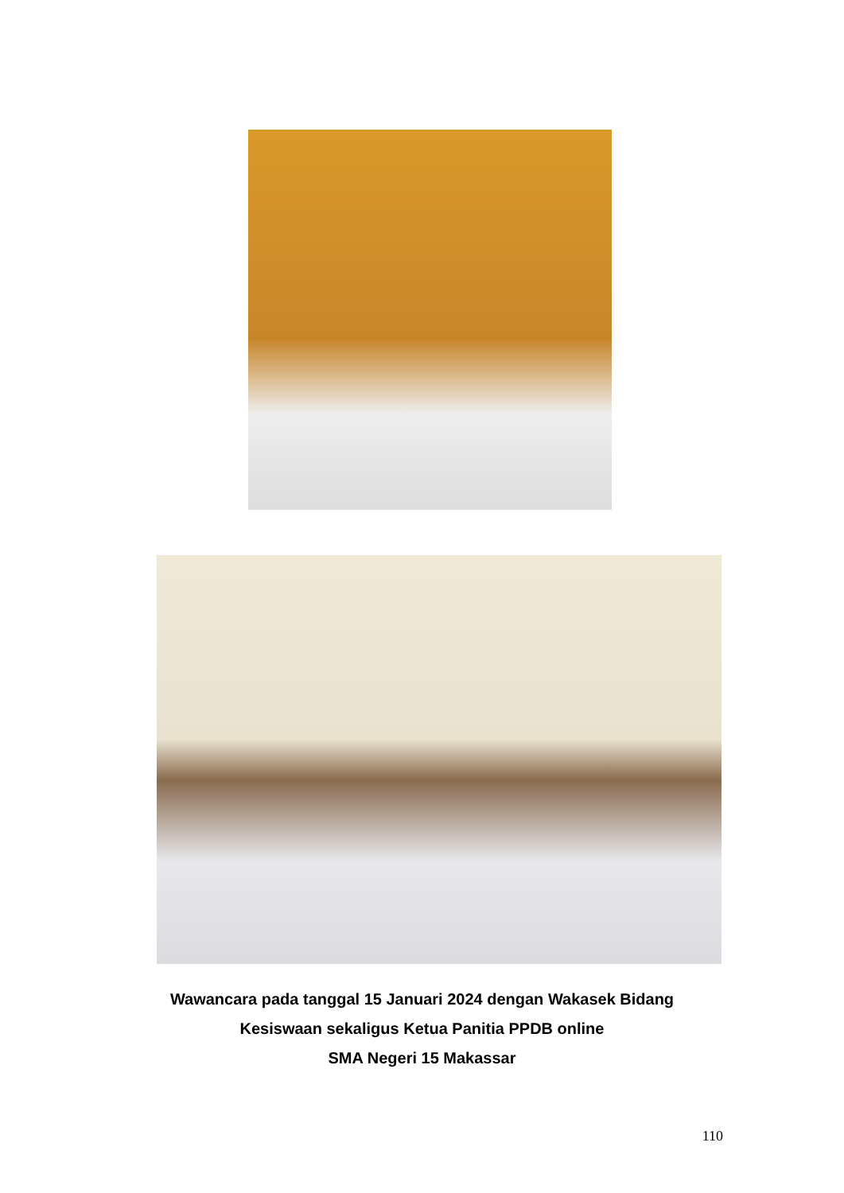Wawancara pada tanggal 15 Januari 2024 dengan Wakasek Bidang
Kesiswaan sekaligus Ketua Panitia PPDB online
SMA Negeri 15 Makassar
110